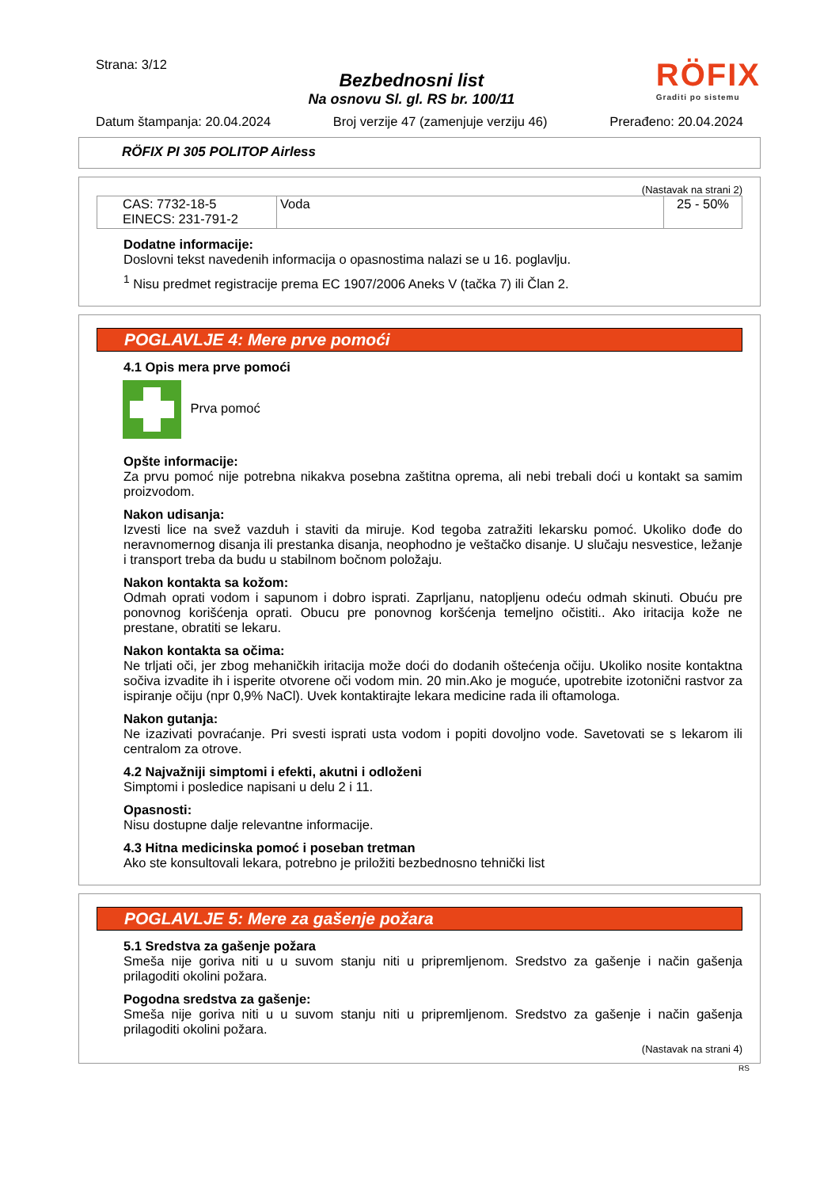Strana: 3/12
Bezbednosni list
Na osnovu Sl. gl. RS br. 100/11
RÖFIX
Graditi po sistemu
Datum štampanja: 20.04.2024 Broj verzije 47 (zamenjuje verziju 46) Prerađeno: 20.04.2024
RÖFIX PI 305 POLITOP Airless
(Nastavak na strani 2)
| CAS: 7732-18-5 EINECS: 231-791-2 | Voda | 25 - 50% |
Dodatne informacije:
Doslovni tekst navedenih informacija o opasnostima nalazi se u 16. poglavlju.
<sup>1</sup> Nisu predmet registracije prema EC 1907/2006 Aneks V (tačka 7) ili Član 2.
POGLAVLJE 4: Mere prve pomoći
4.1 Opis mera prve pomoći
Prva pomoć
Opšte informacije:
Za prvu pomoć nije potrebna nikakva posebna zaštitna oprema, ali nebi trebali doći u kontakt sa samim proizvodom.
Nakon udisanja:
Izvesti lice na svež vazduh i staviti da miruje. Kod tegoba zatražiti lekarsku pomoć. Ukoliko dođe do neravnomernog disanja ili prestanka disanja, neophodno je veštačko disanje. U slučaju nesvestice, ležanje i transport treba da budu u stabilnom bočnom položaju.
Nakon kontakta sa kožom:
Odmah oprati vodom i sapunom i dobro isprati. Zaprljanu, natopljenu odeću odmah skinuti. Obuću pre ponovnog korišćenja oprati. Obucu pre ponovnog koršćenja temeljno očistiti.. Ako iritacija kože ne prestane, obratiti se lekaru.
Nakon kontakta sa očima:
Ne trljati oči, jer zbog mehaničkih iritacija može doći do dodanih oštećenja očiju. Ukoliko nosite kontaktna sočiva izvadite ih i isperite otvorene oči vodom min. 20 min.Ako je moguće, upotrebite izotonični rastvor za ispiranje očiju (npr 0,9% NaCl). Uvek kontaktirajte lekara medicine rada ili oftamologa.
Nakon gutanja:
Ne izazivati povraćanje. Pri svesti isprati usta vodom i popiti dovoljno vode. Savetovati se s lekarom ili centralom za otrove.
4.2 Najvažniji simptomi i efekti, akutni i odloženi
Simptomi i posledice napisani u delu 2 i 11.
Opasnosti:
Nisu dostupne dalje relevantne informacije.
4.3 Hitna medicinska pomoć i poseban tretman
Ako ste konsultovali lekara, potrebno je priložiti bezbednosno tehnički list
POGLAVLJE 5: Mere za gašenje požara
5.1 Sredstva za gašenje požara
Smeša nije goriva niti u u suvom stanju niti u pripremljenom. Sredstvo za gašenje i način gašenja prilagoditi okolini požara.
Pogodna sredstva za gašenje:
Smeša nije goriva niti u u suvom stanju niti u pripremljenom. Sredstvo za gašenje i način gašenja prilagoditi okolini požara.
(Nastavak na strani 4)
RS